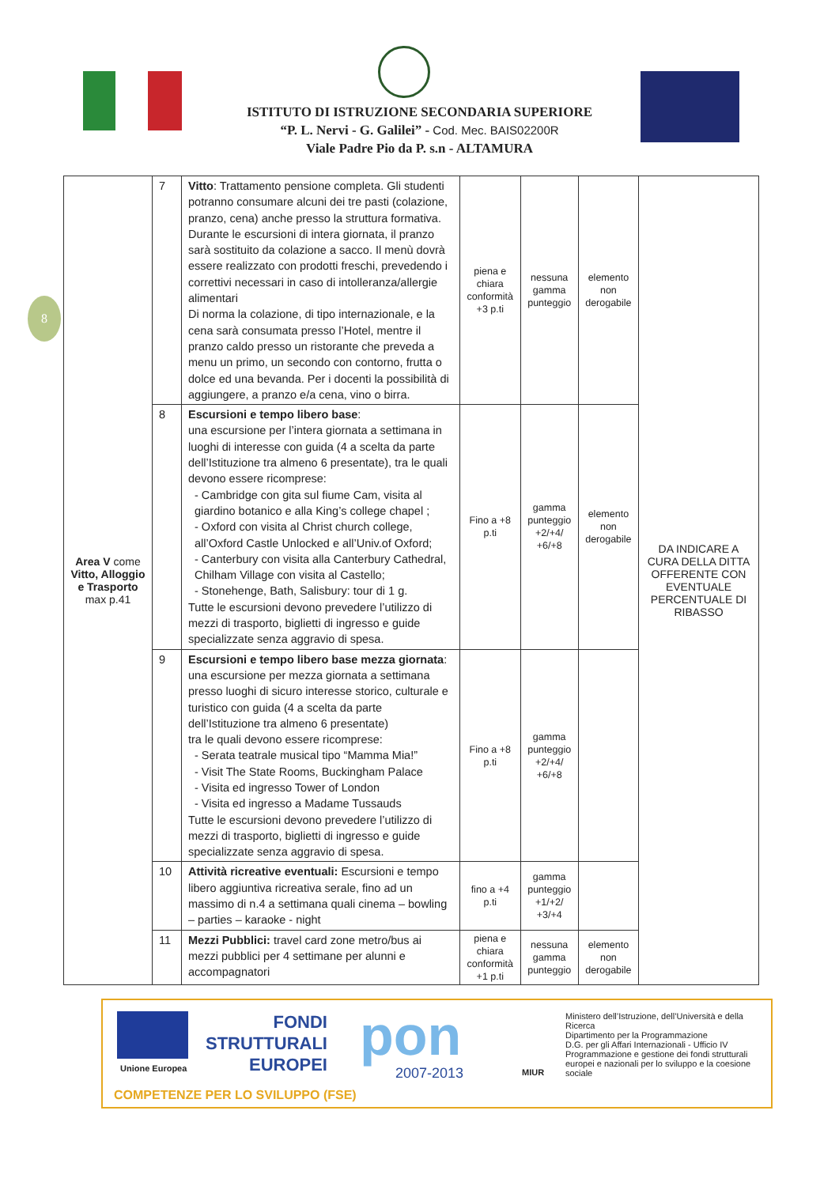ISTITUTO DI ISTRUZIONE SECONDARIA SUPERIORE
“P. L. Nervi - G. Galilei” - Cod. Mec. BAIS02200R
Viale Padre Pio da P. s.n - ALTAMURA
8
| Area V come Vitto, Alloggio e Trasporto max p.41 | 7 | Vitto : Trattamento pensione completa. Gli studenti potranno consumare alcuni dei tre pasti (colazione, pranzo, cena) anche presso la struttura formativa. Durante le escursioni di intera giornata, il pranzo sarà sostituito da colazione a sacco. Il menù dovrà essere realizzato con prodotti freschi, prevedendo i correttivi necessari in caso di intolleranza/allergie alimentari Di norma la colazione, di tipo internazionale, e la cena sarà consumata presso l’Hotel, mentre il pranzo caldo presso un ristorante che preveda a menu un primo, un secondo con contorno, frutta o dolce ed una bevanda. Per i docenti la possibilità di aggiungere, a pranzo e/a cena, vino o birra. | piena e chiara conformità +3 p.ti | nessuna gamma punteggio | elemento non derogabile | DA INDICARE A CURA DELLA DITTA OFFERENTE CON EVENTUALE PERCENTUALE DI RIBASSO |
| | 8 | Escursioni e tempo libero base : una escursione per l’intera giornata a settimana in luoghi di interesse con guida (4 a scelta da parte dell’Istituzione tra almeno 6 presentate), tra le quali devono essere ricomprese: - Cambridge con gita sul fiume Cam, visita al giardino botanico e alla King’s college chapel ; - Oxford con visita al Christ church college, all’Oxford Castle Unlocked e all’Univ.of Oxford; - Canterbury con visita alla Canterbury Cathedral, Chilham Village con visita al Castello; - Stonehenge, Bath, Salisbury: tour di 1 g. Tutte le escursioni devono prevedere l’utilizzo di mezzi di trasporto, biglietti di ingresso e guide specializzate senza aggravio di spesa. | Fino a +8 p.ti | gamma punteggio +2/+4/ +6/+8 | elemento non derogabile | |
| | 9 | Escursioni e tempo libero base mezza giornata : una escursione per mezza giornata a settimana presso luoghi di sicuro interesse storico, culturale e turistico con guida (4 a scelta da parte dell’Istituzione tra almeno 6 presentate) tra le quali devono essere ricomprese: - Serata teatrale musical tipo “Mamma Mia!” - Visit The State Rooms, Buckingham Palace - Visita ed ingresso Tower of London - Visita ed ingresso a Madame Tussauds Tutte le escursioni devono prevedere l’utilizzo di mezzi di trasporto, biglietti di ingresso e guide specializzate senza aggravio di spesa. | Fino a +8 p.ti | gamma punteggio +2/+4/ +6/+8 | | |
| | 10 | Attività ricreative eventuali: Escursioni e tempo libero aggiuntiva ricreativa serale, fino ad un massimo di n.4 a settimana quali cinema – bowling – parties – karaoke - night | fino a +4 p.ti | gamma punteggio +1/+2/ +3/+4 | | |
| | 11 | Mezzi Pubblici: travel card zone metro/bus ai mezzi pubblici per 4 settimane per alunni e accompagnatori | piena e chiara conformità +1 p.ti | nessuna gamma punteggio | elemento non derogabile | |
Unione Europea
FONDI
STRUTTURALI
EUROPEI
pon
2007-2013 MIUR
Ministero dell’Istruzione, dell’Università e della Ricerca
Dipartimento per la Programmazione
D.G. per gli Affari Internazionali - Ufficio IV
Programmazione e gestione dei fondi strutturali europei e nazionali per lo sviluppo e la coesione sociale
COMPETENZE PER LO SVILUPPO (FSE)